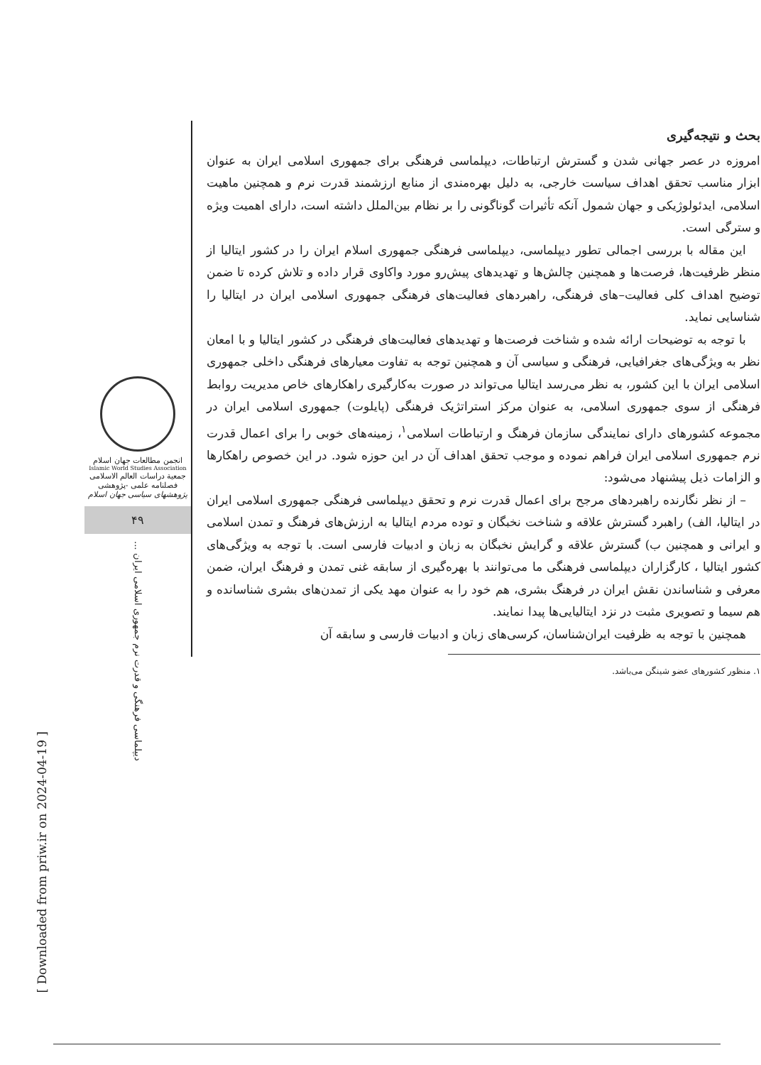بحث و نتیجه‌گیری
امروزه در عصر جهانی شدن و گسترش ارتباطات، دیپلماسی فرهنگی برای جمهوری اسلامی ایران به عنوان ابزار مناسب تحقق اهداف سیاست خارجی، به دلیل بهره‌مندی از منابع ارزشمند قدرت نرم و همچنین ماهیت اسلامی، ایدئولوژیکی و جهان شمول آنکه تأثیرات گوناگونی را بر نظام بین‌الملل داشته است، دارای اهمیت ویژه و سترگی است.
این مقاله با بررسی اجمالی تطور دیپلماسی، دیپلماسی فرهنگی جمهوری اسلام ایران را در کشور ایتالیا از منظر ظرفیت‌ها، فرصت‌ها و همچنین چالش‌ها و تهدیدهای پیش‌رو مورد واکاوی قرار داده و تلاش کرده تا ضمن توضیح اهداف کلی فعالیت–های فرهنگی، راهبردهای فعالیت‌های فرهنگی جمهوری اسلامی ایران در ایتالیا را شناسایی نماید.
با توجه به توضیحات ارائه شده و شناخت فرصت‌ها و تهدیدهای فعالیت‌های فرهنگی در کشور ایتالیا و با امعان نظر به ویژگی‌های جغرافیایی، فرهنگی و سیاسی آن و همچنین توجه به تفاوت معیارهای فرهنگی داخلی جمهوری اسلامی ایران با این کشور، به نظر می‌رسد ایتالیا می‌تواند در صورت به‌کارگیری راهکارهای خاص مدیریت روابط فرهنگی از سوی جمهوری اسلامی، به عنوان مرکز استراتژیک فرهنگی (پایلوت) جمهوری اسلامی ایران در مجموعه کشورهای دارای نمایندگی سازمان فرهنگ و ارتباطات اسلامی<sup>۱</sup>، زمینه‌های خوبی را برای اعمال قدرت نرم جمهوری اسلامی ایران فراهم نموده و موجب تحقق اهداف آن در این حوزه شود. در این خصوص راهکارها و الزامات ذیل پیشنهاد می‌شود:
– از نظر نگارنده راهبردهای مرجح برای اعمال قدرت نرم و تحقق دیپلماسی فرهنگی جمهوری اسلامی ایران در ایتالیا، الف) راهبرد گسترش علاقه و شناخت نخبگان و توده مردم ایتالیا به ارزش‌های فرهنگ و تمدن اسلامی و ایرانی و همچنین ب) گسترش علاقه و گرایش نخبگان به زبان و ادبیات فارسی است. با توجه به ویژگی‌های کشور ایتالیا ، کارگزاران دیپلماسی فرهنگی ما می‌توانند با بهره‌گیری از سابقه غنی تمدن و فرهنگ ایران، ضمن معرفی و شناساندن نقش ایران در فرهنگ بشری، هم خود را به عنوان مهد یکی از تمدن‌های بشری شناسانده و هم سیما و تصویری مثبت در نزد ایتالیایی‌ها پیدا نمایند.
همچنین با توجه به ظرفیت ایران‌شناسان، کرسی‌های زبان و ادبیات فارسی و سابقه آن
۱. منظور کشورهای عضو شینگن می‌باشد.
انجمن مطالعات جهان اسلام
Islamic World Studies Association
جمعیة دراسات العالم الاسلامی
فصلنامه علمی -پژوهشی
پژوهشهای سیاسی جهان اسلام
۴۹
دیپلماسی فرهنگی و قدرت نرم جمهوری اسلامی ایران ...
[ Downloaded from priw.ir on 2024-04-19 ]